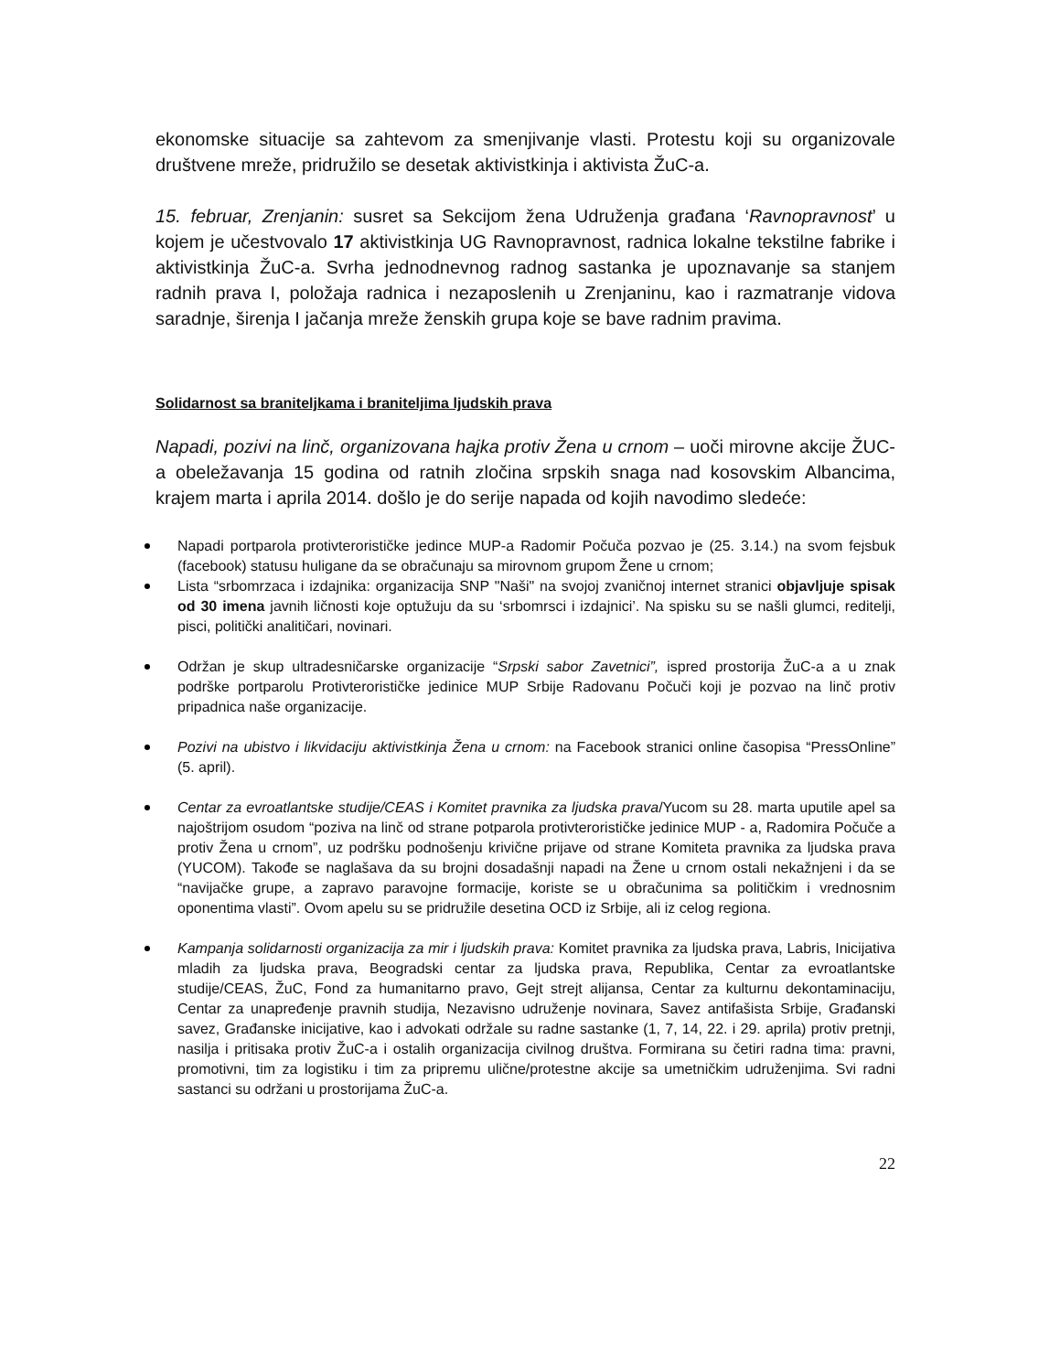ekonomske situacije sa zahtevom za smenjivanje vlasti. Protestu koji su organizovale društvene mreže, pridružilo se desetak aktivistkinja i aktivista ŽuC-a.
15. februar, Zrenjanin: susret sa Sekcijom žena Udruženja građana ‘Ravnopravnost’ u kojem je učestvovalo 17 aktivistkinja UG Ravnopravnost, radnica lokalne tekstilne fabrike i aktivistkinja ŽuC-a. Svrha jednodnevnog radnog sastanka je upoznavanje sa stanjem radnih prava I, položaja radnica i nezaposlenih u Zrenjaninu, kao i razmatranje vidova saradnje, širenja I jačanja mreže ženskih grupa koje se bave radnim pravima.
Solidarnost sa braniteljkama i braniteljima ljudskih prava
Napadi, pozivi na linč, organizovana hajka protiv Žena u crnom – uoči mirovne akcije ŽUC-a obeležavanja 15 godina od ratnih zločina srpskih snaga nad kosovskim Albancima, krajem marta i aprila 2014. došlo je do serije napada od kojih navodimo sledeće:
Napadi portparola protivterorističke jedince MUP-a Radomir Počuča pozvao je (25. 3.14.) na svom fejsbuk (facebook) statusu huligane da se obračunaju sa mirovnom grupom Žene u crnom;
Lista “srbomrzaca i izdajnika: organizacija SNP "Naši" na svojoj zvaničnoj internet stranici objavljuje spisak od 30 imena javnih ličnosti koje optužuju da su ‘srbomrsci i izdajnici’. Na spisku su se našli glumci, reditelji, pisci, politički analitičari, novinari.
Održan je skup ultradesničarske organizacije “Srpski sabor Zavetnici”, ispred prostorija ŽuC-a a u znak podrške portparolu Protivterorističke jedinice MUP Srbije Radovanu Počuči koji je pozvao na linč protiv pripadnica naše organizacije.
Pozivi na ubistvo i likvidaciju aktivistkinja Žena u crnom: na Facebook stranici online časopisa “PressOnline” (5. april).
Centar za evroatlantske studije/CEAS i Komitet pravnika za ljudska prava/Yucom su 28. marta uputile apel sa najoštrijom osudom “poziva na linč od strane potparola protivterorističke jedinice MUP - a, Radomira Počuče a protiv Žena u crnom”, uz podršku podnošenju krivične prijave od strane Komiteta pravnika za ljudska prava (YUCOM). Takođe se naglašava da su brojni dosadašnji napadi na Žene u crnom ostali nekažnjeni i da se “navijačke grupe, a zapravo paravojne formacije, koriste se u obračunima sa političkim i vrednosnim oponentima vlasti”. Ovom apelu su se pridružile desetina OCD iz Srbije, ali iz celog regiona.
Kampanja solidarnosti organizacija za mir i ljudskih prava: Komitet pravnika za ljudska prava, Labris, Inicijativa mladih za ljudska prava, Beogradski centar za ljudska prava, Republika, Centar za evroatlantske studije/CEAS, ŽuC, Fond za humanitarno pravo, Gejt strejt alijansa, Centar za kulturnu dekontaminaciju, Centar za unapređenje pravnih studija, Nezavisno udruženje novinara, Savez antifašista Srbije, Građanski savez, Građanske inicijative, kao i advokati održale su radne sastanke (1, 7, 14, 22. i 29. aprila) protiv pretnji, nasilja i pritisaka protiv ŽuC-a i ostalih organizacija civilnog društva. Formirana su četiri radna tima: pravni, promotivni, tim za logistiku i tim za pripremu ulične/protestne akcije sa umetničkim udruženjima. Svi radni sastanci su održani u prostorijama ŽuC-a.
22